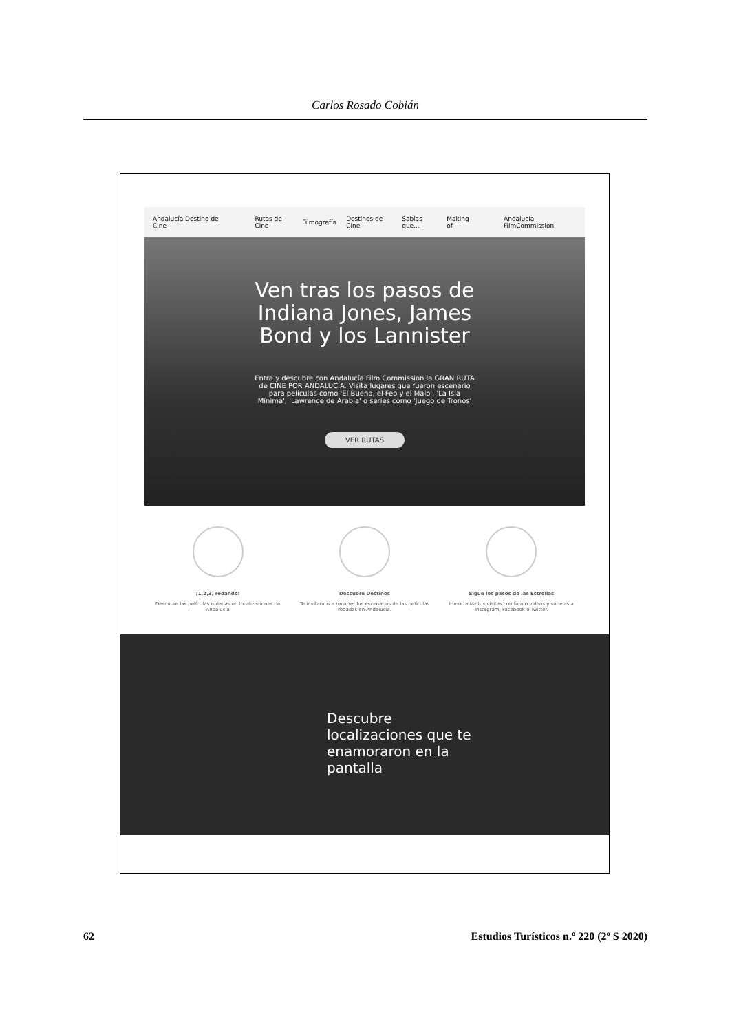Carlos Rosado Cobián
Andalucía Destino de Cine Rutas de Cine Filmografía Destinos de Cine Sabías que... Making of Andalucía FilmCommission
Ven tras los pasos de
Indiana Jones, James
Bond y los Lannister
Entra y descubre con Andalucía Film Commission la GRAN RUTA de CINE POR ANDALUCÍA. Visita lugares que fueron escenario para películas como 'El Bueno, el Feo y el Malo', 'La Isla Mínima', 'Lawrence de Arabia' o series como 'Juego de Tronos'
VER RUTAS
¡1,2,3, rodando!
Descubre las películas rodadas en localizaciones de Andalucía
Descubre Destinos
Te invitamos a recorrer los escenarios de las películas rodadas en Andalucía.
Sigue los pasos de las Estrellas
Inmortaliza tus visitas con foto o vídeos y súbelas a Instagram, Facebook o Twitter.
Descubre
localizaciones que te
enamoraron en la
pantalla
62 Estudios Turísticos n.º 220 (2º S 2020)